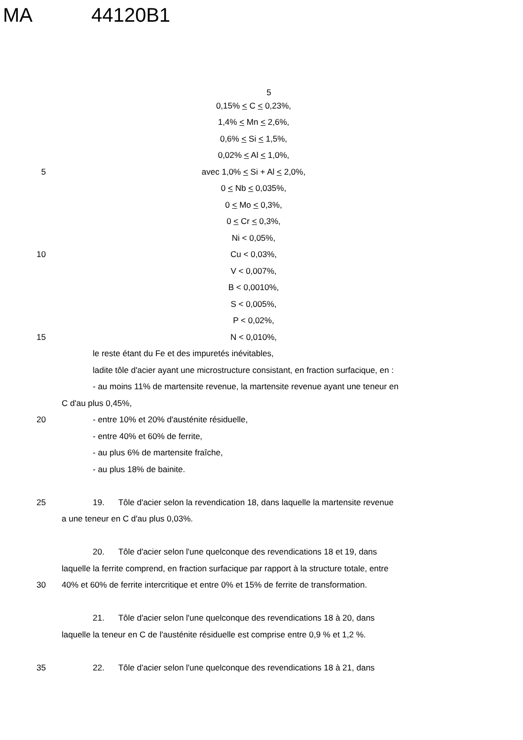MA 44120B1
5
0,15% < C < 0,23%,
1,4% < Mn < 2,6%,
0,6% < Si < 1,5%,
0,02% < Al < 1,0%,
5 avec 1,0% < Si + Al < 2,0%,
0 < Nb < 0,035%,
0 < Mo < 0,3%,
0 < Cr < 0,3%,
Ni < 0,05%,
10 Cu < 0,03%,
V < 0,007%,
B < 0,0010%,
S < 0,005%,
P < 0,02%,
15 N < 0,010%,
le reste étant du Fe et des impuretés inévitables,
ladite tôle d'acier ayant une microstructure consistant, en fraction surfacique, en :
- au moins 11% de martensite revenue, la martensite revenue ayant une teneur en
C d'au plus 0,45%,
20 - entre 10% et 20% d'austénite résiduelle,
- entre 40% et 60% de ferrite,
- au plus 6% de martensite fraîche,
- au plus 18% de bainite.
25
19. Tôle d'acier selon la revendication 18, dans laquelle la martensite revenue
a une teneur en C d'au plus 0,03%.
20. Tôle d'acier selon l'une quelconque des revendications 18 et 19, dans
laquelle la ferrite comprend, en fraction surfacique par rapport à la structure totale, entre
30
40% et 60% de ferrite intercritique et entre 0% et 15% de ferrite de transformation.
21. Tôle d'acier selon l'une quelconque des revendications 18 à 20, dans
laquelle la teneur en C de l'austénite résiduelle est comprise entre 0,9 % et 1,2 %.
35
22. Tôle d'acier selon l'une quelconque des revendications 18 à 21, dans